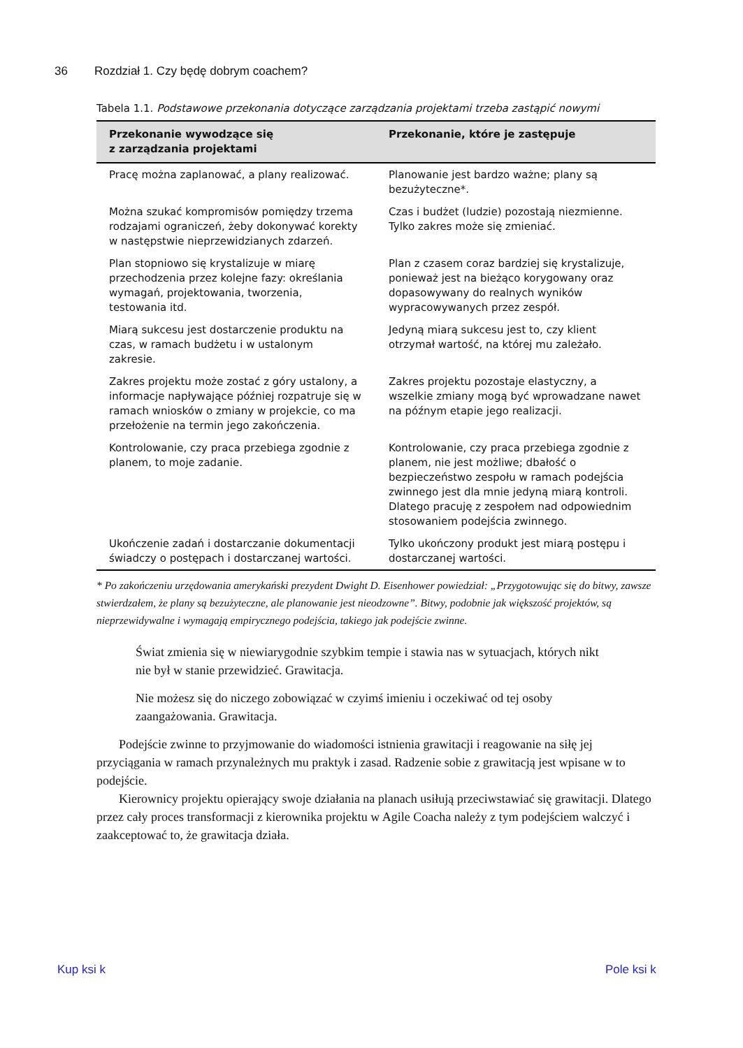36 Rozdział 1. Czy będę dobrym coachem?
Tabela 1.1. Podstawowe przekonania dotyczące zarządzania projektami trzeba zastąpić nowymi
| Przekonanie wywodzące się z zarządzania projektami | Przekonanie, które je zastępuje |
| --- | --- |
| Pracę można zaplanować, a plany realizować. | Planowanie jest bardzo ważne; plany są bezużyteczne*. |
| Można szukać kompromisów pomiędzy trzema rodzajami ograniczeń, żeby dokonywać korekty w następstwie nieprzewidzianych zdarzeń. | Czas i budżet (ludzie) pozostają niezmienne. Tylko zakres może się zmieniać. |
| Plan stopniowo się krystalizuje w miarę przechodzenia przez kolejne fazy: określania wymagań, projektowania, tworzenia, testowania itd. | Plan z czasem coraz bardziej się krystalizuje, ponieważ jest na bieżąco korygowany oraz dopasowywany do realnych wyników wypracowywanych przez zespół. |
| Miarą sukcesu jest dostarczenie produktu na czas, w ramach budżetu i w ustalonym zakresie. | Jedyną miarą sukcesu jest to, czy klient otrzymał wartość, na której mu zależało. |
| Zakres projektu może zostać z góry ustalony, a informacje napływające później rozpatruje się w ramach wniosków o zmiany w projekcie, co ma przełożenie na termin jego zakończenia. | Zakres projektu pozostaje elastyczny, a wszelkie zmiany mogą być wprowadzane nawet na późnym etapie jego realizacji. |
| Kontrolowanie, czy praca przebiega zgodnie z planem, to moje zadanie. | Kontrolowanie, czy praca przebiega zgodnie z planem, nie jest możliwe; dbałość o bezpieczeństwo zespołu w ramach podejścia zwinnego jest dla mnie jedyną miarą kontroli. Dlatego pracuję z zespołem nad odpowiednim stosowaniem podejścia zwinnego. |
| Ukończenie zadań i dostarczanie dokumentacji świadczy o postępach i dostarczanej wartości. | Tylko ukończony produkt jest miarą postępu i dostarczanej wartości. |
* Po zakończeniu urzędowania amerykański prezydent Dwight D. Eisenhower powiedział: „Przygotowując się do bitwy, zawsze stwierdzałem, że plany są bezużyteczne, ale planowanie jest nieodzowne”. Bitwy, podobnie jak większość projektów, są nieprzewidywalne i wymagają empirycznego podejścia, takiego jak podejście zwinne.
Świat zmienia się w niewiarygodnie szybkim tempie i stawia nas w sytuacjach, których nikt nie był w stanie przewidzieć. Grawitacja.
Nie możesz się do niczego zobowiązać w czyimś imieniu i oczekiwać od tej osoby zaangażowania. Grawitacja.
Podejście zwinne to przyjmowanie do wiadomości istnienia grawitacji i reagowanie na siłę jej przyciągania w ramach przynależnych mu praktyk i zasad. Radzenie sobie z grawitacją jest wpisane w to podejście.
Kierownicy projektu opierający swoje działania na planach usiłują przeciwstawiać się grawitacji. Dlatego przez cały proces transformacji z kierownika projektu w Agile Coacha należy z tym podejściem walczyć i zaakceptować to, że grawitacja działa.
Kup ksi k Pole ksi k